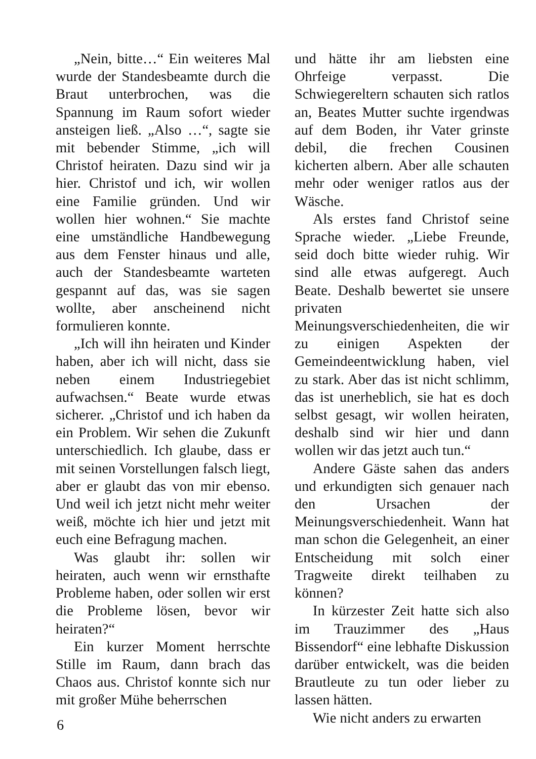„Nein, bitte…“ Ein weiteres Mal wurde der Standesbeamte durch die Braut unterbrochen, was die Spannung im Raum sofort wieder ansteigen ließ. „Also …“, sagte sie mit bebender Stimme, „ich will Christof heiraten. Dazu sind wir ja hier. Christof und ich, wir wollen eine Familie gründen. Und wir wollen hier wohnen.“ Sie machte eine umständliche Handbewegung aus dem Fenster hinaus und alle, auch der Standesbeamte warteten gespannt auf das, was sie sagen wollte, aber anscheinend nicht formulieren konnte.
„Ich will ihn heiraten und Kinder haben, aber ich will nicht, dass sie neben einem Industriegebiet aufwachsen.“ Beate wurde etwas sicherer. „Christof und ich haben da ein Problem. Wir sehen die Zukunft unterschiedlich. Ich glaube, dass er mit seinen Vorstellungen falsch liegt, aber er glaubt das von mir ebenso. Und weil ich jetzt nicht mehr weiter weiß, möchte ich hier und jetzt mit euch eine Befragung machen.
Was glaubt ihr: sollen wir heiraten, auch wenn wir ernsthafte Probleme haben, oder sollen wir erst die Probleme lösen, bevor wir heiraten?“
Ein kurzer Moment herrschte Stille im Raum, dann brach das Chaos aus. Christof konnte sich nur mit großer Mühe beherrschen
und hätte ihr am liebsten eine Ohrfeige verpasst. Die Schwiegereltern schauten sich ratlos an, Beates Mutter suchte irgendwas auf dem Boden, ihr Vater grinste debil, die frechen Cousinen kicherten albern. Aber alle schauten mehr oder weniger ratlos aus der Wäsche.
Als erstes fand Christof seine Sprache wieder. „Liebe Freunde, seid doch bitte wieder ruhig. Wir sind alle etwas aufgeregt. Auch Beate. Deshalb bewertet sie unsere privaten Meinungsverschiedenheiten, die wir zu einigen Aspekten der Gemeindeentwicklung haben, viel zu stark. Aber das ist nicht schlimm, das ist unerheblich, sie hat es doch selbst gesagt, wir wollen heiraten, deshalb sind wir hier und dann wollen wir das jetzt auch tun.“
Andere Gäste sahen das anders und erkundigten sich genauer nach den Ursachen der Meinungsverschiedenheit. Wann hat man schon die Gelegenheit, an einer Entscheidung mit solch einer Tragweite direkt teilhaben zu können?
In kürzester Zeit hatte sich also im Trauzimmer des „Haus Bissendorf“ eine lebhafte Diskussion darüber entwickelt, was die beiden Brautleute zu tun oder lieber zu lassen hätten.
Wie nicht anders zu erwarten
6